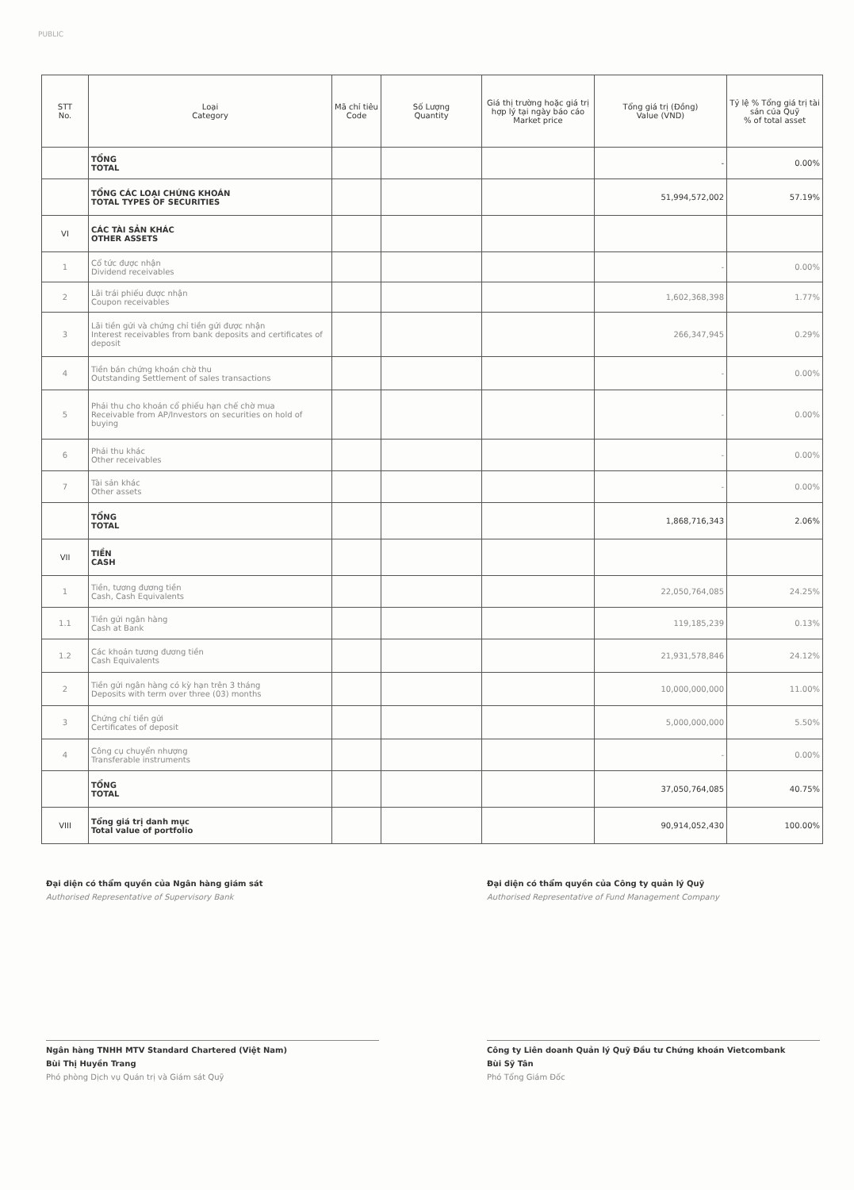PUBLIC
| STT No. | Loại Category | Mã chỉ tiêu Code | Số Lượng Quantity | Giá thị trường hoặc giá trị hợp lý tại ngày báo cáo Market price | Tổng giá trị (Đồng) Value (VND) | Tỷ lệ % Tổng giá trị tài sản của Quỹ % of total asset |
| --- | --- | --- | --- | --- | --- | --- |
| | TỔNG TOTAL | | | | - | 0.00% |
| | TỔNG CÁC LOẠI CHỨNG KHOÁN TOTAL TYPES OF SECURITIES | | | | 51,994,572,002 | 57.19% |
| VI | CÁC TÀI SẢN KHÁC OTHER ASSETS | | | | | |
| 1 | Cổ tức được nhận Dividend receivables | | | | - | 0.00% |
| 2 | Lãi trái phiếu được nhận Coupon receivables | | | | 1,602,368,398 | 1.77% |
| 3 | Lãi tiền gửi và chứng chỉ tiền gửi được nhận Interest receivables from bank deposits and certificates of deposit | | | | 266,347,945 | 0.29% |
| 4 | Tiền bán chứng khoán chờ thu Outstanding Settlement of sales transactions | | | | - | 0.00% |
| 5 | Phải thu cho khoản cổ phiếu hạn chế chờ mua Receivable from AP/Investors on securities on hold of buying | | | | - | 0.00% |
| 6 | Phải thu khác Other receivables | | | | - | 0.00% |
| 7 | Tài sản khác Other assets | | | | - | 0.00% |
| | TỔNG TOTAL | | | | 1,868,716,343 | 2.06% |
| VII | TIỀN CASH | | | | | |
| 1 | Tiền, tương đương tiền Cash, Cash Equivalents | | | | 22,050,764,085 | 24.25% |
| 1.1 | Tiền gửi ngân hàng Cash at Bank | | | | 119,185,239 | 0.13% |
| 1.2 | Các khoản tương đương tiền Cash Equivalents | | | | 21,931,578,846 | 24.12% |
| 2 | Tiền gửi ngân hàng có kỳ hạn trên 3 tháng Deposits with term over three (03) months | | | | 10,000,000,000 | 11.00% |
| 3 | Chứng chỉ tiền gửi Certificates of deposit | | | | 5,000,000,000 | 5.50% |
| 4 | Công cụ chuyển nhượng Transferable instruments | | | | - | 0.00% |
| | TỔNG TOTAL | | | | 37,050,764,085 | 40.75% |
| VIII | Tổng giá trị danh mục Total value of portfolio | | | | 90,914,052,430 | 100.00% |
Đại diện có thẩm quyền của Ngân hàng giám sát
Authorised Representative of Supervisory Bank
Ngân hàng TNHH MTV Standard Chartered (Việt Nam)
Bùi Thị Huyền Trang
Phó phòng Dịch vụ Quản trị và Giám sát Quỹ
Đại diện có thẩm quyền của Công ty quản lý Quỹ
Authorised Representative of Fund Management Company
Công ty Liên doanh Quản lý Quỹ Đầu tư Chứng khoán Vietcombank
Bùi Sỹ Tân
Phó Tổng Giám Đốc